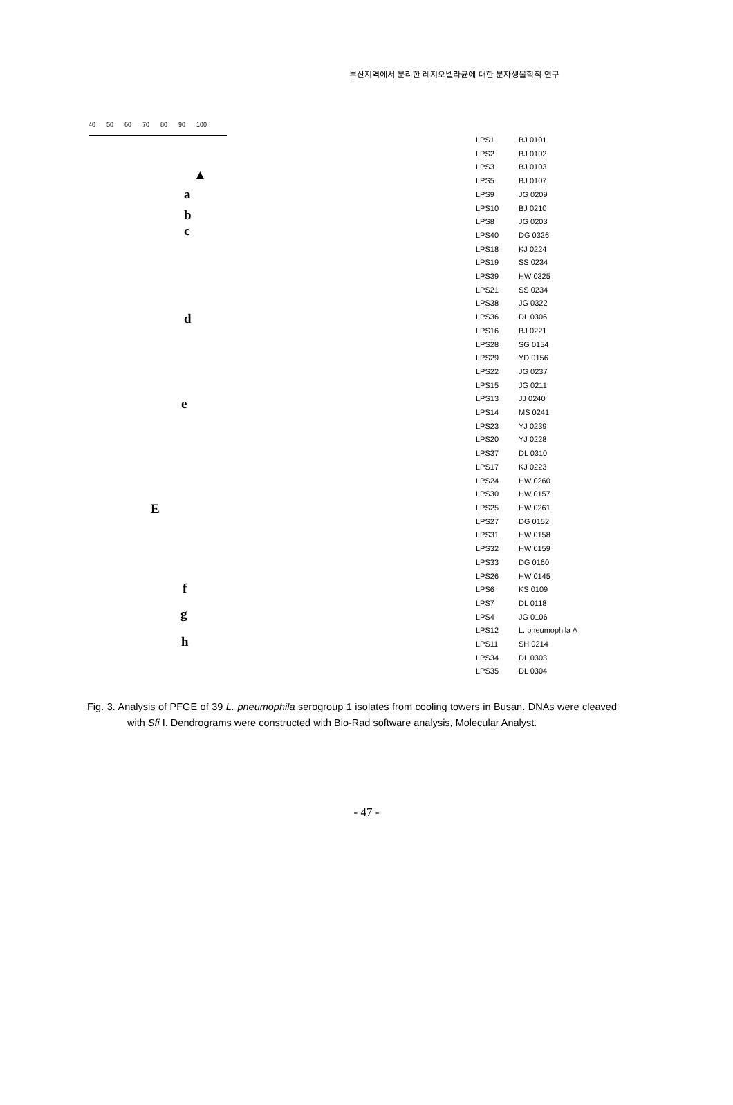부산지역에서 분리한 레지오넬라균에 대한 분자생물학적 연구
40 50 60 70 80 90 100
▲
a
b
c
d
e
E
f
g
h
LPS1 BJ 0101
LPS2 BJ 0102
LPS3 BJ 0103
LPS5 BJ 0107
LPS9 JG 0209
LPS10 BJ 0210
LPS8 JG 0203
LPS40 DG 0326
LPS18 KJ 0224
LPS19 SS 0234
LPS39 HW 0325
LPS21 SS 0234
LPS38 JG 0322
LPS36 DL 0306
LPS16 BJ 0221
LPS28 SG 0154
LPS29 YD 0156
LPS22 JG 0237
LPS15 JG 0211
LPS13 JJ 0240
LPS14 MS 0241
LPS23 YJ 0239
LPS20 YJ 0228
LPS37 DL 0310
LPS17 KJ 0223
LPS24 HW 0260
LPS30 HW 0157
LPS25 HW 0261
LPS27 DG 0152
LPS31 HW 0158
LPS32 HW 0159
LPS33 DG 0160
LPS26 HW 0145
LPS6 KS 0109
LPS7 DL 0118
LPS4 JG 0106
LPS12 L. pneumophila A
LPS11 SH 0214
LPS34 DL 0303
LPS35 DL 0304
Fig. 3. Analysis of PFGE of 39 L. pneumophila serogroup 1 isolates from cooling towers in Busan. DNAs were cleaved with Sfi I. Dendrograms were constructed with Bio-Rad software analysis, Molecular Analyst.
- 47 -